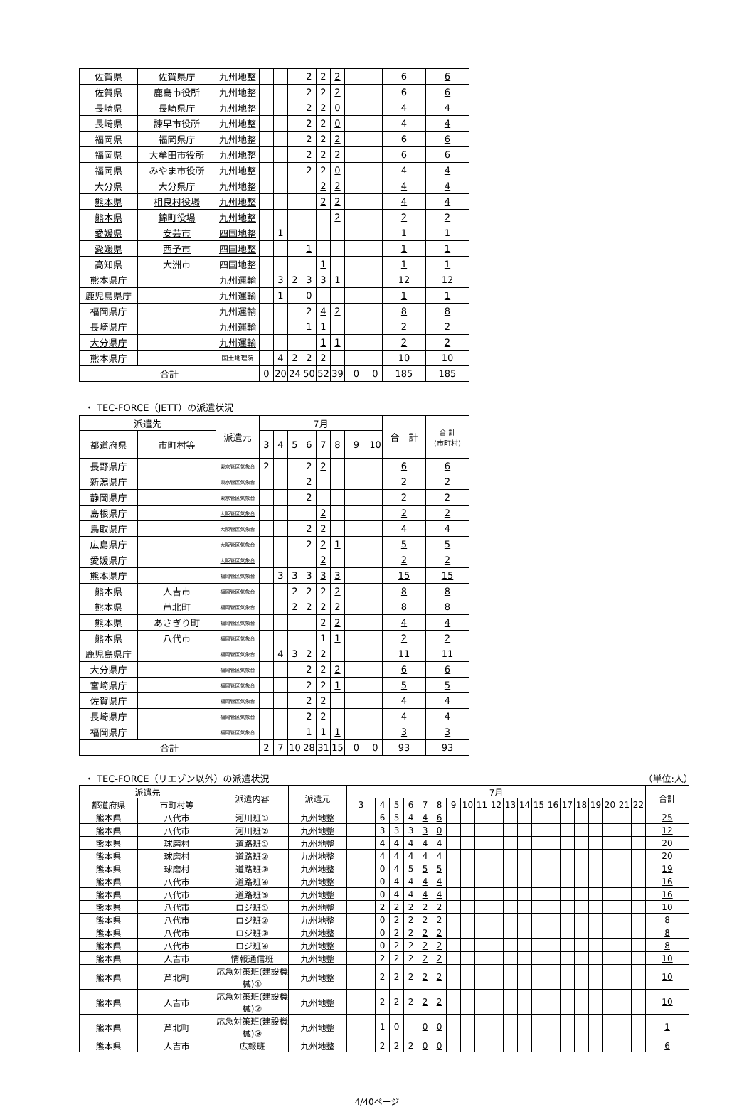| 佐賀県 | 佐賀県庁 | 九州地整 | | | | 2 | 2 | 2 | | | 6 | 6 |
| 佐賀県 | 鹿島市役所 | 九州地整 | | | | 2 | 2 | 2 | | | 6 | 6 |
| 長崎県 | 長崎県庁 | 九州地整 | | | | 2 | 2 | 0 | | | 4 | 4 |
| 長崎県 | 諫早市役所 | 九州地整 | | | | 2 | 2 | 0 | | | 4 | 4 |
| 福岡県 | 福岡県庁 | 九州地整 | | | | 2 | 2 | 2 | | | 6 | 6 |
| 福岡県 | 大牟田市役所 | 九州地整 | | | | 2 | 2 | 2 | | | 6 | 6 |
| 福岡県 | みやま市役所 | 九州地整 | | | | 2 | 2 | 0 | | | 4 | 4 |
| 大分県 | 大分県庁 | 九州地整 | | | | | 2 | 2 | | | 4 | 4 |
| 熊本県 | 相良村役場 | 九州地整 | | | | | 2 | 2 | | | 4 | 4 |
| 熊本県 | 錦町役場 | 九州地整 | | | | | | 2 | | | 2 | 2 |
| 愛媛県 | 安芸市 | 四国地整 | | 1 | | | | | | | 1 | 1 |
| 愛媛県 | 西予市 | 四国地整 | | | | 1 | | | | | 1 | 1 |
| 高知県 | 大洲市 | 四国地整 | | | | | 1 | | | | 1 | 1 |
| 熊本県庁 | | 九州運輸 | | 3 | 2 | 3 | 3 | 1 | | | 12 | 12 |
| 鹿児島県庁 | | 九州運輸 | | 1 | | 0 | | | | | 1 | 1 |
| 福岡県庁 | | 九州運輸 | | | | 2 | 4 | 2 | | | 8 | 8 |
| 長崎県庁 | | 九州運輸 | | | | 1 | 1 | | | | 2 | 2 |
| 大分県庁 | | 九州運輸 | | | | | 1 | 1 | | | 2 | 2 |
| 熊本県庁 | | 国土地理院 | | 4 | 2 | 2 | 2 | | | | 10 | 10 |
| 合計 | | | 0 | 20 | 24 | 50 | 52 | 39 | 0 | 0 | 185 | 185 |
・ TEC-FORCE（JETT）の派遣状況
| 派遣先 | | 派遣元 | 7月 | | | | | | | | 合 計 | 合 計 (市町村) |
| --- | --- | --- | --- | --- | --- | --- | --- | --- | --- | --- | --- | --- |
| 都道府県 | 市町村等 | | 3 | 4 | 5 | 6 | 7 | 8 | 9 | 10 | | |
| 長野県庁 | | 東京管区気象台 | 2 | | | 2 | 2 | | | | 6 | 6 |
| 新潟県庁 | | 東京管区気象台 | | | | 2 | | | | | 2 | 2 |
| 静岡県庁 | | 東京管区気象台 | | | | 2 | | | | | 2 | 2 |
| 島根県庁 | | 大阪管区気象台 | | | | | 2 | | | | 2 | 2 |
| 鳥取県庁 | | 大阪管区気象台 | | | | 2 | 2 | | | | 4 | 4 |
| 広島県庁 | | 大阪管区気象台 | | | | 2 | 2 | 1 | | | 5 | 5 |
| 愛媛県庁 | | 大阪管区気象台 | | | | | 2 | | | | 2 | 2 |
| 熊本県庁 | | 福岡管区気象台 | | 3 | 3 | 3 | 3 | 3 | | | 15 | 15 |
| 熊本県 | 人吉市 | 福岡管区気象台 | | | 2 | 2 | 2 | 2 | | | 8 | 8 |
| 熊本県 | 芦北町 | 福岡管区気象台 | | | 2 | 2 | 2 | 2 | | | 8 | 8 |
| 熊本県 | あさぎり町 | 福岡管区気象台 | | | | | 2 | 2 | | | 4 | 4 |
| 熊本県 | 八代市 | 福岡管区気象台 | | | | | 1 | 1 | | | 2 | 2 |
| 鹿児島県庁 | | 福岡管区気象台 | | 4 | 3 | 2 | 2 | | | | 11 | 11 |
| 大分県庁 | | 福岡管区気象台 | | | | 2 | 2 | 2 | | | 6 | 6 |
| 宮崎県庁 | | 福岡管区気象台 | | | | 2 | 2 | 1 | | | 5 | 5 |
| 佐賀県庁 | | 福岡管区気象台 | | | | 2 | 2 | | | | 4 | 4 |
| 長崎県庁 | | 福岡管区気象台 | | | | 2 | 2 | | | | 4 | 4 |
| 福岡県庁 | | 福岡管区気象台 | | | | 1 | 1 | 1 | | | 3 | 3 |
| 合計 | | | 2 | 7 | 10 | 28 | 31 | 15 | 0 | 0 | 93 | 93 |
・ TEC-FORCE（リエゾン以外）の派遣状況 （単位:人）
| 派遣先 | | 派遣内容 | 派遣元 | 7月 | | | | | | | | | | | | | | | | | | | | 合計 |
| --- | --- | --- | --- | --- | --- | --- | --- | --- | --- | --- | --- | --- | --- | --- | --- | --- | --- | --- | --- | --- | --- | --- | --- | --- |
| 都道府県 | 市町村等 | | | 3 | 4 | 5 | 6 | 7 | 8 | 9 | 10 | 11 | 12 | 13 | 14 | 15 | 16 | 17 | 18 | 19 | 20 | 21 | 22 | |
| 熊本県 | 八代市 | 河川班① | 九州地整 | | 6 | 5 | 4 | 4 | 6 | | | | | | | | | | | | | | | 25 |
| 熊本県 | 八代市 | 河川班② | 九州地整 | | 3 | 3 | 3 | 3 | 0 | | | | | | | | | | | | | | | 12 |
| 熊本県 | 球磨村 | 道路班① | 九州地整 | | 4 | 4 | 4 | 4 | 4 | | | | | | | | | | | | | | | 20 |
| 熊本県 | 球磨村 | 道路班② | 九州地整 | | 4 | 4 | 4 | 4 | 4 | | | | | | | | | | | | | | | 20 |
| 熊本県 | 球磨村 | 道路班③ | 九州地整 | | 0 | 4 | 5 | 5 | 5 | | | | | | | | | | | | | | | 19 |
| 熊本県 | 八代市 | 道路班④ | 九州地整 | | 0 | 4 | 4 | 4 | 4 | | | | | | | | | | | | | | | 16 |
| 熊本県 | 八代市 | 道路班⑤ | 九州地整 | | 0 | 4 | 4 | 4 | 4 | | | | | | | | | | | | | | | 16 |
| 熊本県 | 八代市 | ロジ班① | 九州地整 | | 2 | 2 | 2 | 2 | 2 | | | | | | | | | | | | | | | 10 |
| 熊本県 | 八代市 | ロジ班② | 九州地整 | | 0 | 2 | 2 | 2 | 2 | | | | | | | | | | | | | | | 8 |
| 熊本県 | 八代市 | ロジ班③ | 九州地整 | | 0 | 2 | 2 | 2 | 2 | | | | | | | | | | | | | | | 8 |
| 熊本県 | 八代市 | ロジ班④ | 九州地整 | | 0 | 2 | 2 | 2 | 2 | | | | | | | | | | | | | | | 8 |
| 熊本県 | 人吉市 | 情報通信班 | 九州地整 | | 2 | 2 | 2 | 2 | 2 | | | | | | | | | | | | | | | 10 |
| 熊本県 | 芦北町 | 応急対策班(建設機械)① | 九州地整 | | 2 | 2 | 2 | 2 | 2 | | | | | | | | | | | | | | | 10 |
| 熊本県 | 人吉市 | 応急対策班(建設機械)② | 九州地整 | | 2 | 2 | 2 | 2 | 2 | | | | | | | | | | | | | | | 10 |
| 熊本県 | 芦北町 | 応急対策班(建設機械)③ | 九州地整 | | 1 | 0 | | 0 | 0 | | | | | | | | | | | | | | | 1 |
| 熊本県 | 人吉市 | 広報班 | 九州地整 | | 2 | 2 | 2 | 0 | 0 | | | | | | | | | | | | | | | 6 |
4/40ページ